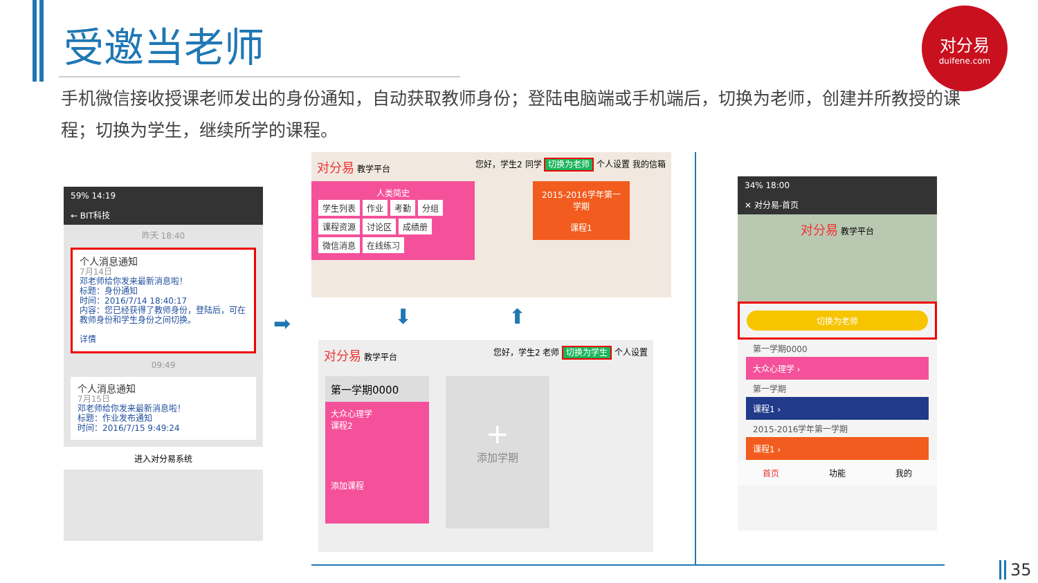受邀当老师
对分易
duifene.com
手机微信接收授课老师发出的身份通知，自动获取教师身份；登陆电脑端或手机端后，切换为老师，创建并所教授的课程；切换为学生，继续所学的课程。
59% 14:19
← BIT科技
昨天 18:40
个人消息通知
7月14日
邓老师给你发来最新消息啦！
标题：身份通知
时间：2016/7/14 18:40:17
内容：您已经获得了教师身份，登陆后，可在教师身份和学生身份之间切换。
详情
09:49
个人消息通知
7月15日
邓老师给你发来最新消息啦！
标题：作业发布通知
时间：2016/7/15 9:49:24
进入对分易系统
➡
对分易 教学平台 您好，学生2 同学 切换为老师 个人设置 我的信箱
人类简史
学生列表 作业 考勤 分组 课程资源 讨论区 成绩册 微信消息 在线练习
2015-2016学年第一学期
课程1
⬇ ⬆
对分易 教学平台 您好，学生2 老师 切换为学生 个人设置
第一学期0000
大众心理学
课程2
添加课程
+
添加学期
34% 18:00
✕ 对分易-首页
对分易 教学平台
切换为老师
第一学期0000
大众心理学 ›
第一学期
课程1 ›
2015-2016学年第一学期
课程1 ›
首页 功能 我的
35